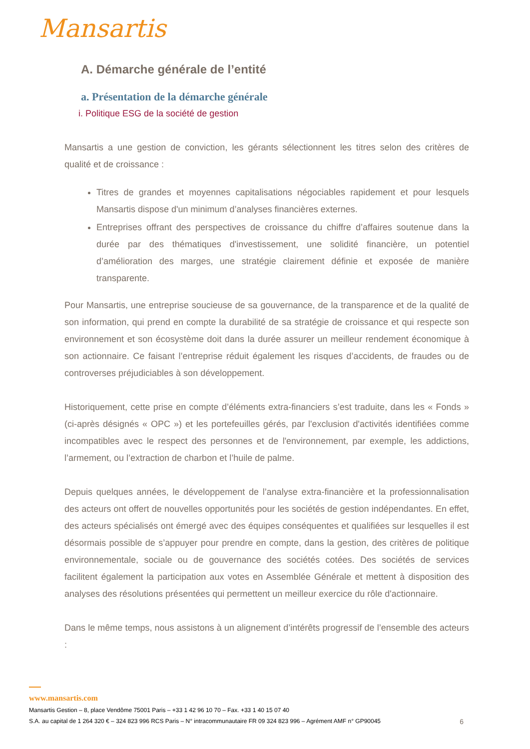Mansartis
A. Démarche générale de l’entité
a. Présentation de la démarche générale
i. Politique ESG de la société de gestion
Mansartis a une gestion de conviction, les gérants sélectionnent les titres selon des critères de qualité et de croissance :
Titres de grandes et moyennes capitalisations négociables rapidement et pour lesquels Mansartis dispose d'un minimum d’analyses financières externes.
Entreprises offrant des perspectives de croissance du chiffre d’affaires soutenue dans la durée par des thématiques d'investissement, une solidité financière, un potentiel d’amélioration des marges, une stratégie clairement définie et exposée de manière transparente.
Pour Mansartis, une entreprise soucieuse de sa gouvernance, de la transparence et de la qualité de son information, qui prend en compte la durabilité de sa stratégie de croissance et qui respecte son environnement et son écosystème doit dans la durée assurer un meilleur rendement économique à son actionnaire. Ce faisant l’entreprise réduit également les risques d’accidents, de fraudes ou de controverses préjudiciables à son développement.
Historiquement, cette prise en compte d’éléments extra-financiers s’est traduite, dans les « Fonds » (ci-après désignés « OPC ») et les portefeuilles gérés, par l'exclusion d'activités identifiées comme incompatibles avec le respect des personnes et de l'environnement, par exemple, les addictions, l’armement, ou l’extraction de charbon et l’huile de palme.
Depuis quelques années, le développement de l’analyse extra-financière et la professionnalisation des acteurs ont offert de nouvelles opportunités pour les sociétés de gestion indépendantes. En effet, des acteurs spécialisés ont émergé avec des équipes conséquentes et qualifiées sur lesquelles il est désormais possible de s’appuyer pour prendre en compte, dans la gestion, des critères de politique environnementale, sociale ou de gouvernance des sociétés cotées. Des sociétés de services facilitent également la participation aux votes en Assemblée Générale et mettent à disposition des analyses des résolutions présentées qui permettent un meilleur exercice du rôle d'actionnaire.
Dans le même temps, nous assistons à un alignement d’intérêts progressif de l’ensemble des acteurs :
www.mansartis.com
Mansartis Gestion – 8, place Vendôme 75001 Paris – +33 1 42 96 10 70 – Fax. +33 1 40 15 07 40
S.A. au capital de 1 264 320 € – 324 823 996 RCS Paris – N° intracommunautaire FR 09 324 823 996 – Agrément AMF n° GP90045 6